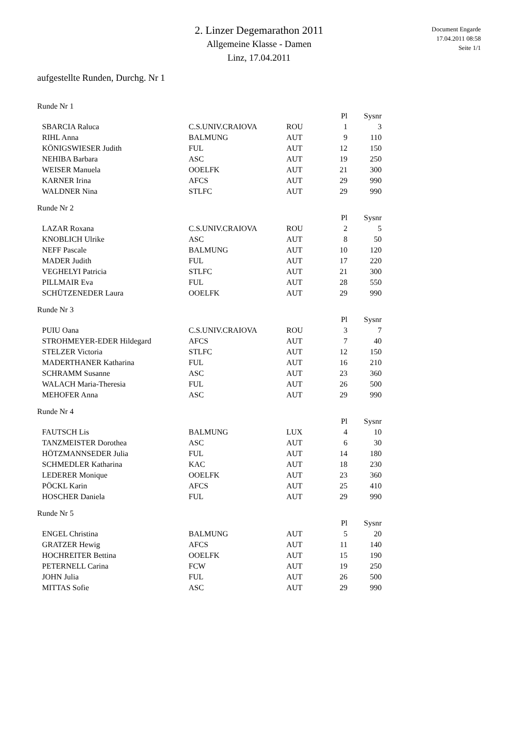2. Linzer Degemarathon 2011
Allgemeine Klasse - Damen
Linz, 17.04.2011
Document Engarde
17.04.2011 08:58
Seite 1/1
aufgestellte Runden, Durchg. Nr 1
Runde Nr 1
| | | | Pl | Sysnr |
| --- | --- | --- | --- | --- |
| SBARCIA Raluca | C.S.UNIV.CRAIOVA | ROU | 1 | 3 |
| RIHL Anna | BALMUNG | AUT | 9 | 110 |
| KÖNIGSWIESER Judith | FUL | AUT | 12 | 150 |
| NEHIBA Barbara | ASC | AUT | 19 | 250 |
| WEISER Manuela | OOELFK | AUT | 21 | 300 |
| KARNER Irina | AFCS | AUT | 29 | 990 |
| WALDNER Nina | STLFC | AUT | 29 | 990 |
Runde Nr 2
| | | | Pl | Sysnr |
| --- | --- | --- | --- | --- |
| LAZAR Roxana | C.S.UNIV.CRAIOVA | ROU | 2 | 5 |
| KNOBLICH Ulrike | ASC | AUT | 8 | 50 |
| NEFF Pascale | BALMUNG | AUT | 10 | 120 |
| MADER Judith | FUL | AUT | 17 | 220 |
| VEGHELYI Patricia | STLFC | AUT | 21 | 300 |
| PILLMAIR Eva | FUL | AUT | 28 | 550 |
| SCHÜTZENEDER Laura | OOELFK | AUT | 29 | 990 |
Runde Nr 3
| | | | Pl | Sysnr |
| --- | --- | --- | --- | --- |
| PUIU Oana | C.S.UNIV.CRAIOVA | ROU | 3 | 7 |
| STROHMEYER-EDER Hildegard | AFCS | AUT | 7 | 40 |
| STELZER Victoria | STLFC | AUT | 12 | 150 |
| MADERTHANER Katharina | FUL | AUT | 16 | 210 |
| SCHRAMM Susanne | ASC | AUT | 23 | 360 |
| WALACH Maria-Theresia | FUL | AUT | 26 | 500 |
| MEHOFER Anna | ASC | AUT | 29 | 990 |
Runde Nr 4
| | | | Pl | Sysnr |
| --- | --- | --- | --- | --- |
| FAUTSCH Lis | BALMUNG | LUX | 4 | 10 |
| TANZMEISTER Dorothea | ASC | AUT | 6 | 30 |
| HÖTZMANNSEDER Julia | FUL | AUT | 14 | 180 |
| SCHMEDLER Katharina | KAC | AUT | 18 | 230 |
| LEDERER Monique | OOELFK | AUT | 23 | 360 |
| PÖCKL Karin | AFCS | AUT | 25 | 410 |
| HOSCHER Daniela | FUL | AUT | 29 | 990 |
Runde Nr 5
| | | | Pl | Sysnr |
| --- | --- | --- | --- | --- |
| ENGEL Christina | BALMUNG | AUT | 5 | 20 |
| GRATZER Hewig | AFCS | AUT | 11 | 140 |
| HOCHREITER Bettina | OOELFK | AUT | 15 | 190 |
| PETERNELL Carina | FCW | AUT | 19 | 250 |
| JOHN Julia | FUL | AUT | 26 | 500 |
| MITTAS Sofie | ASC | AUT | 29 | 990 |